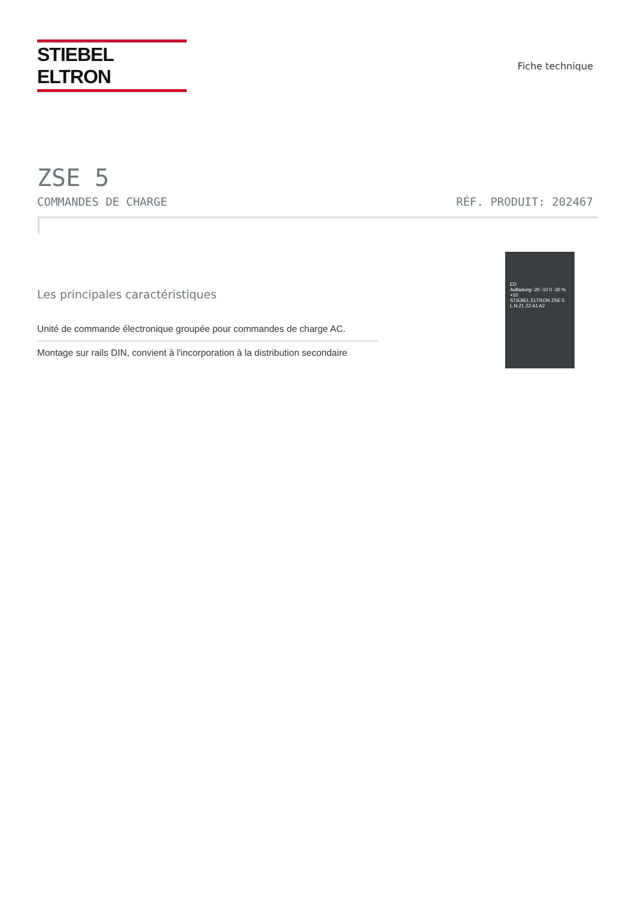STIEBEL ELTRON
Fiche technique
ZSE 5
COMMANDES DE CHARGE RÉF. PRODUIT: 202467
Les principales caractéristiques
Unité de commande électronique groupée pour commandes de charge AC.
Montage sur rails DIN, convient à l'incorporation à la distribution secondaire
ED
Aufladung -20 -10 0 -30 % +10
STIEBEL ELTRON ZSE 5
L N Z1 Z2 A1 A2